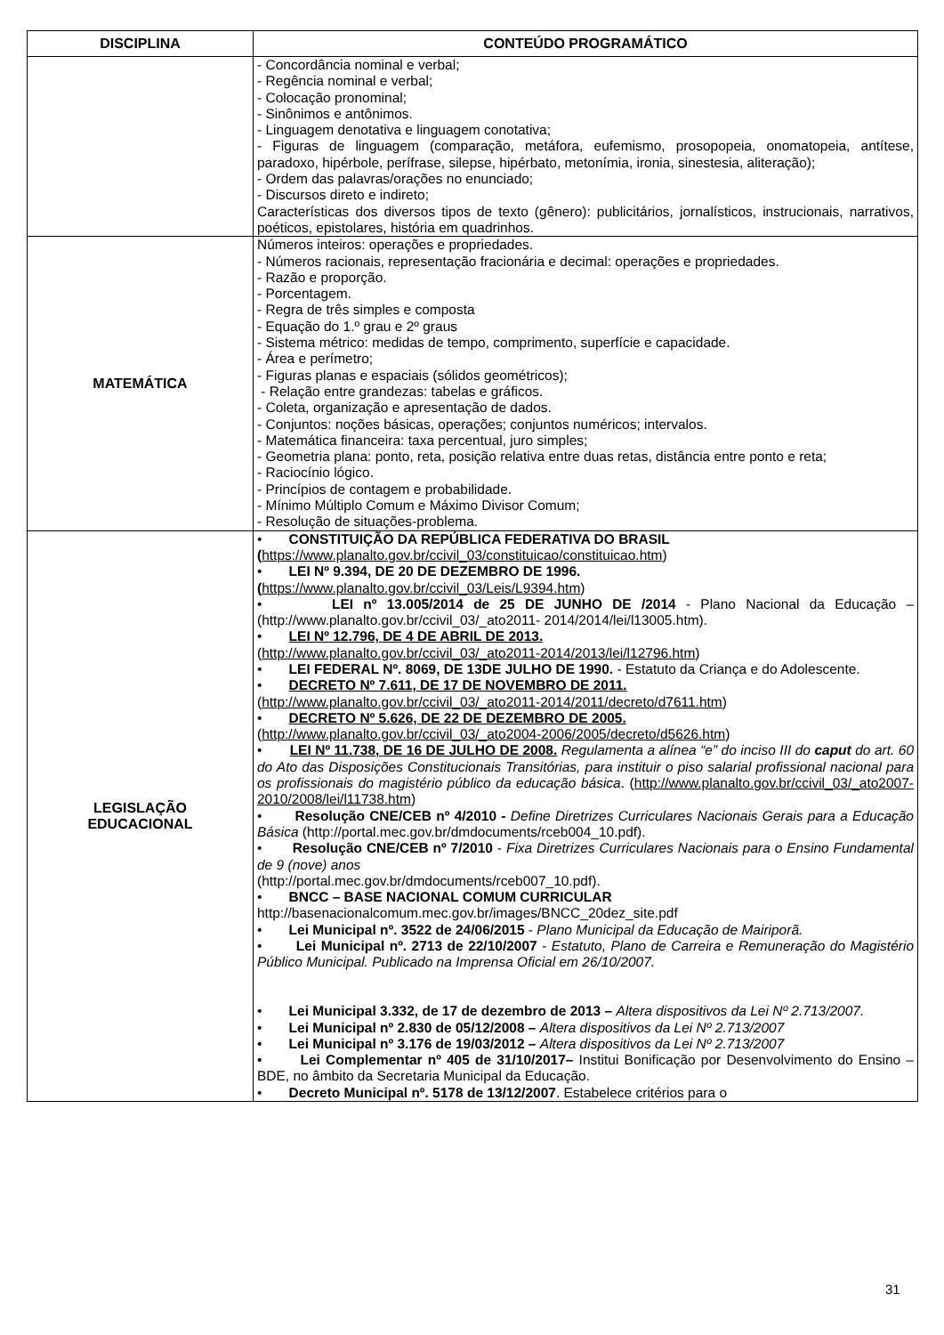| DISCIPLINA | CONTEÚDO PROGRAMÁTICO |
| --- | --- |
| | - Concordância nominal e verbal; - Regência nominal e verbal; - Colocação pronominal; - Sinônimos e antônimos. - Linguagem denotativa e linguagem conotativa; - Figuras de linguagem (comparação, metáfora, eufemismo, prosopopeia, onomatopeia, antítese, paradoxo, hipérbole, perífrase, silepse, hipérbato, metonímia, ironia, sinestesia, aliteração); - Ordem das palavras/orações no enunciado; - Discursos direto e indireto; Características dos diversos tipos de texto (gênero): publicitários, jornalísticos, instrucionais, narrativos, poéticos, epistolares, história em quadrinhos. |
| MATEMÁTICA | Números inteiros: operações e propriedades. - Números racionais, representação fracionária e decimal: operações e propriedades. - Razão e proporção. - Porcentagem. - Regra de três simples e composta - Equação do 1.º grau e 2º graus - Sistema métrico: medidas de tempo, comprimento, superfície e capacidade. - Área e perímetro; - Figuras planas e espaciais (sólidos geométricos); - Relação entre grandezas: tabelas e gráficos. - Coleta, organização e apresentação de dados. - Conjuntos: noções básicas, operações; conjuntos numéricos; intervalos. - Matemática financeira: taxa percentual, juro simples; - Geometria plana: ponto, reta, posição relativa entre duas retas, distância entre ponto e reta; - Raciocínio lógico. - Princípios de contagem e probabilidade. - Mínimo Múltiplo Comum e Máximo Divisor Comum; - Resolução de situações-problema. |
| LEGISLAÇÃO EDUCACIONAL | • CONSTITUIÇÃO DA REPÚBLICA FEDERATIVA DO BRASIL ( https://www.planalto.gov.br/ccivil_03/constituicao/constituicao.htm ) • LEI Nº 9.394, DE 20 DE DEZEMBRO DE 1996. ( https://www.planalto.gov.br/ccivil_03/Leis/L9394.htm ) • LEI nº 13.005/2014 de 25 DE JUNHO DE /2014 - Plano Nacional da Educação – (http://www.planalto.gov.br/ccivil_03/_ato2011- 2014/2014/lei/l13005.htm). • LEI Nº 12.796, DE 4 DE ABRIL DE 2013. ( http://www.planalto.gov.br/ccivil_03/_ato2011-2014/2013/lei/l12796.htm ) • LEI FEDERAL Nº. 8069, DE 13DE JULHO DE 1990. - Estatuto da Criança e do Adolescente. • DECRETO Nº 7.611, DE 17 DE NOVEMBRO DE 2011. ( http://www.planalto.gov.br/ccivil_03/_ato2011-2014/2011/decreto/d7611.htm ) • DECRETO Nº 5.626, DE 22 DE DEZEMBRO DE 2005. ( http://www.planalto.gov.br/ccivil_03/_ato2004-2006/2005/decreto/d5626.htm ) • LEI Nº 11.738, DE 16 DE JULHO DE 2008. Regulamenta a alínea “e” do inciso III do caput do art. 60 do Ato das Disposições Constitucionais Transitórias, para instituir o piso salarial profissional nacional para os profissionais do magistério público da educação básica . ( http://www.planalto.gov.br/ccivil_03/_ato2007-2010/2008/lei/l11738.htm ) • Resolução CNE/CEB nº 4/2010 - Define Diretrizes Curriculares Nacionais Gerais para a Educação Básica (http://portal.mec.gov.br/dmdocuments/rceb004_10.pdf). • Resolução CNE/CEB nº 7/2010 - Fixa Diretrizes Curriculares Nacionais para o Ensino Fundamental de 9 (nove) anos (http://portal.mec.gov.br/dmdocuments/rceb007_10.pdf). • BNCC – BASE NACIONAL COMUM CURRICULAR http://basenacionalcomum.mec.gov.br/images/BNCC_20dez_site.pdf • Lei Municipal nº. 3522 de 24/06/2015 - Plano Municipal da Educação de Mairiporã. • Lei Municipal nº. 2713 de 22/10/2007 - Estatuto, Plano de Carreira e Remuneração do Magistério Público Municipal. Publicado na Imprensa Oficial em 26/10/2007. • Lei Municipal 3.332, de 17 de dezembro de 2013 – Altera dispositivos da Lei Nº 2.713/2007. • Lei Municipal nº 2.830 de 05/12/2008 – Altera dispositivos da Lei Nº 2.713/2007 • Lei Municipal nº 3.176 de 19/03/2012 – Altera dispositivos da Lei Nº 2.713/2007 • Lei Complementar nº 405 de 31/10/2017– Institui Bonificação por Desenvolvimento do Ensino – BDE, no âmbito da Secretaria Municipal da Educação. • Decreto Municipal nº. 5178 de 13/12/2007 . Estabelece critérios para o |
31